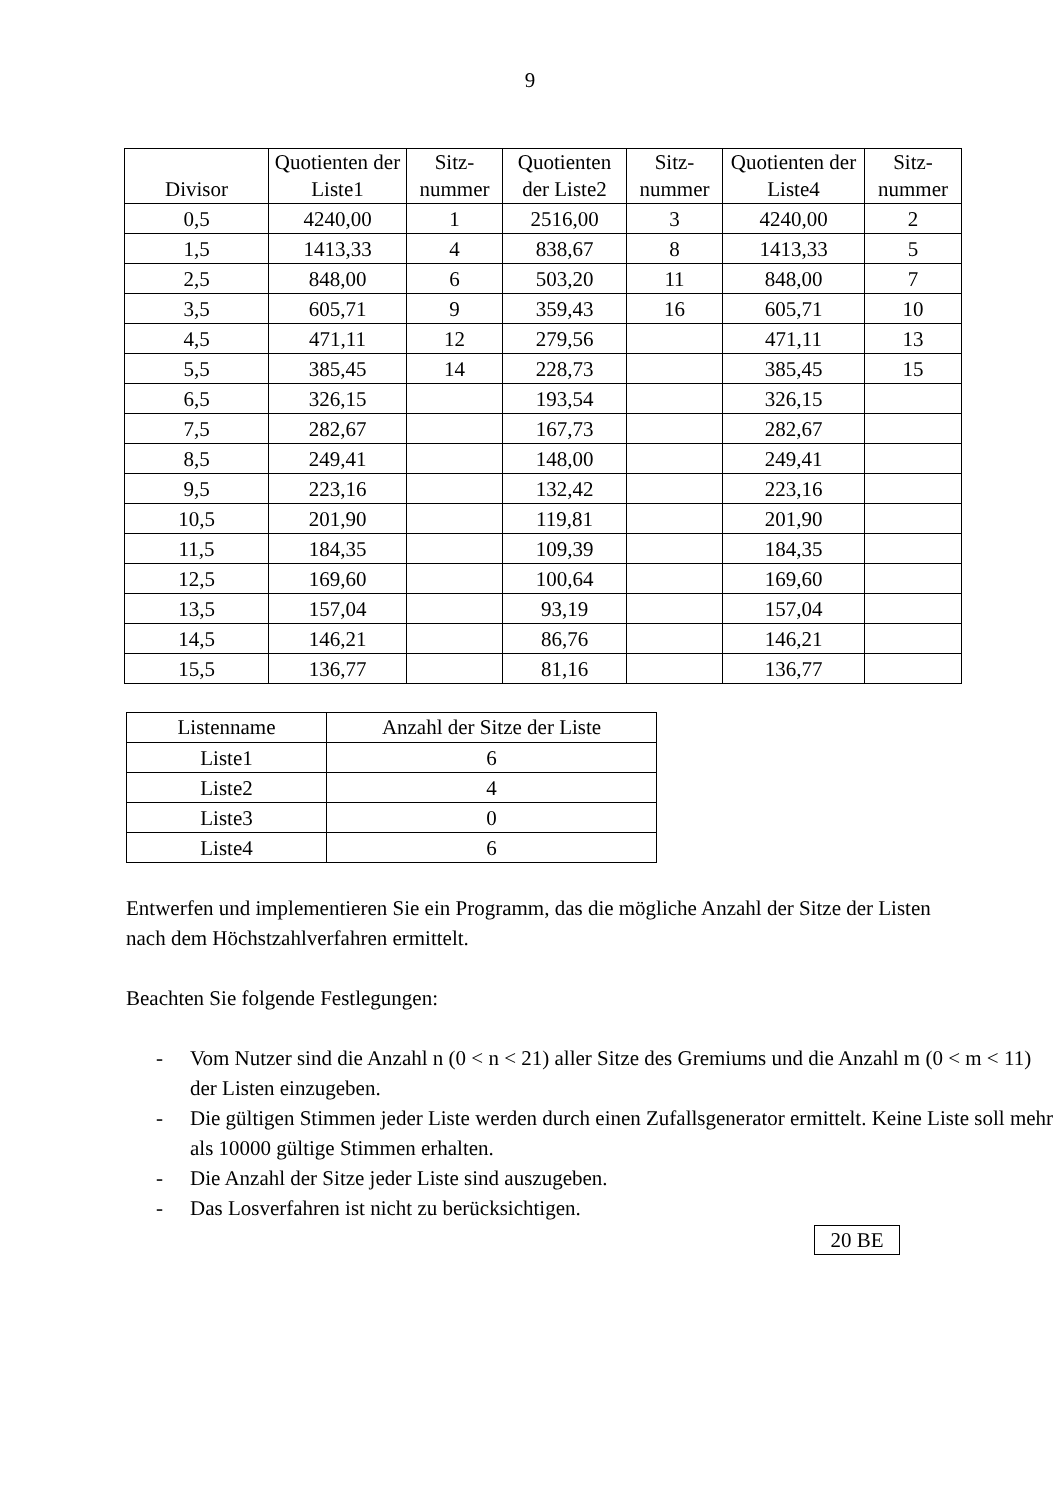9
| Divisor | Quotienten der Liste1 | Sitz- nummer | Quotienten der Liste2 | Sitz- nummer | Quotienten der Liste4 | Sitz- nummer |
| --- | --- | --- | --- | --- | --- | --- |
| 0,5 | 4240,00 | 1 | 2516,00 | 3 | 4240,00 | 2 |
| 1,5 | 1413,33 | 4 | 838,67 | 8 | 1413,33 | 5 |
| 2,5 | 848,00 | 6 | 503,20 | 11 | 848,00 | 7 |
| 3,5 | 605,71 | 9 | 359,43 | 16 | 605,71 | 10 |
| 4,5 | 471,11 | 12 | 279,56 | | 471,11 | 13 |
| 5,5 | 385,45 | 14 | 228,73 | | 385,45 | 15 |
| 6,5 | 326,15 | | 193,54 | | 326,15 | |
| 7,5 | 282,67 | | 167,73 | | 282,67 | |
| 8,5 | 249,41 | | 148,00 | | 249,41 | |
| 9,5 | 223,16 | | 132,42 | | 223,16 | |
| 10,5 | 201,90 | | 119,81 | | 201,90 | |
| 11,5 | 184,35 | | 109,39 | | 184,35 | |
| 12,5 | 169,60 | | 100,64 | | 169,60 | |
| 13,5 | 157,04 | | 93,19 | | 157,04 | |
| 14,5 | 146,21 | | 86,76 | | 146,21 | |
| 15,5 | 136,77 | | 81,16 | | 136,77 | |
| Listenname | Anzahl der Sitze der Liste |
| --- | --- |
| Liste1 | 6 |
| Liste2 | 4 |
| Liste3 | 0 |
| Liste4 | 6 |
Entwerfen und implementieren Sie ein Programm, das die mögliche Anzahl der Sitze der Listen nach dem Höchstzahlverfahren ermittelt.
Beachten Sie folgende Festlegungen:
- Vom Nutzer sind die Anzahl n (0 < n < 21) aller Sitze des Gremiums und die Anzahl m (0 < m < 11) der Listen einzugeben.
- Die gültigen Stimmen jeder Liste werden durch einen Zufallsgenerator ermittelt. Keine Liste soll mehr als 10000 gültige Stimmen erhalten.
- Die Anzahl der Sitze jeder Liste sind auszugeben.
- Das Losverfahren ist nicht zu berücksichtigen.
20 BE